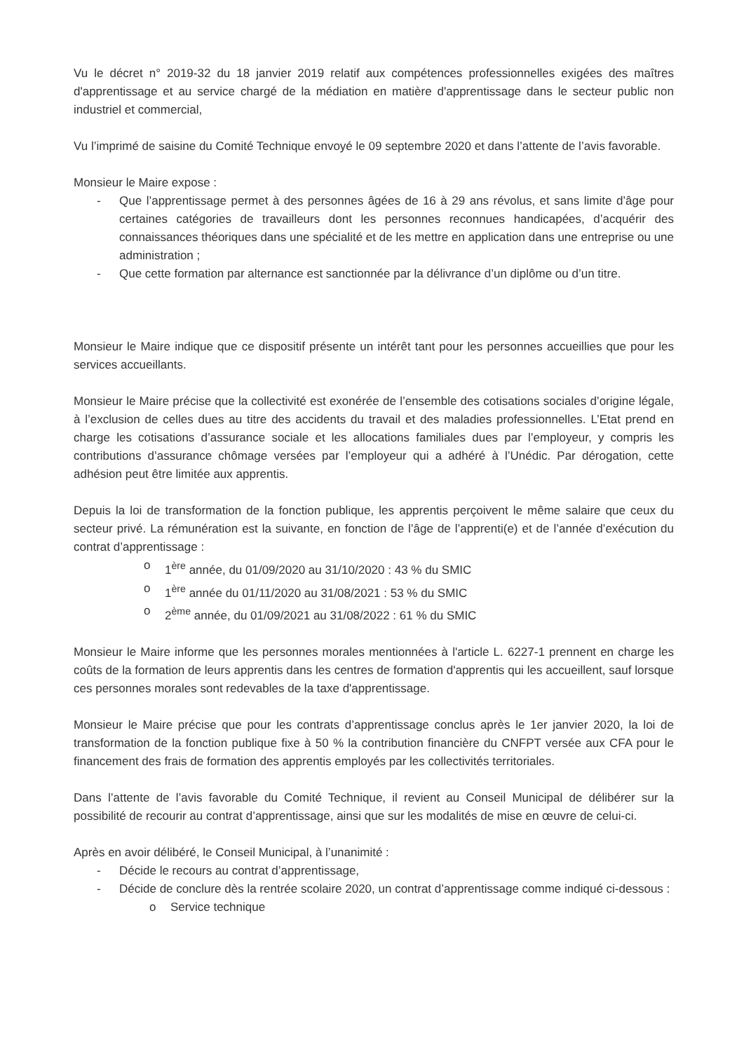Vu le décret n° 2019-32 du 18 janvier 2019 relatif aux compétences professionnelles exigées des maîtres d'apprentissage et au service chargé de la médiation en matière d'apprentissage dans le secteur public non industriel et commercial,
Vu l’imprimé de saisine du Comité Technique envoyé le 09 septembre 2020 et dans l’attente de l’avis favorable.
Monsieur le Maire expose :
- Que l’apprentissage permet à des personnes âgées de 16 à 29 ans révolus, et sans limite d’âge pour certaines catégories de travailleurs dont les personnes reconnues handicapées, d’acquérir des connaissances théoriques dans une spécialité et de les mettre en application dans une entreprise ou une administration ;
- Que cette formation par alternance est sanctionnée par la délivrance d’un diplôme ou d’un titre.
Monsieur le Maire indique que ce dispositif présente un intérêt tant pour les personnes accueillies que pour les services accueillants.
Monsieur le Maire précise que la collectivité est exonérée de l’ensemble des cotisations sociales d’origine légale, à l’exclusion de celles dues au titre des accidents du travail et des maladies professionnelles. L’Etat prend en charge les cotisations d’assurance sociale et les allocations familiales dues par l’employeur, y compris les contributions d’assurance chômage versées par l’employeur qui a adhéré à l’Unédic. Par dérogation, cette adhésion peut être limitée aux apprentis.
Depuis la loi de transformation de la fonction publique, les apprentis perçoivent le même salaire que ceux du secteur privé. La rémunération est la suivante, en fonction de l’âge de l’apprenti(e) et de l’année d’exécution du contrat d’apprentissage :
o 1<sup>ère</sup> année, du 01/09/2020 au 31/10/2020 : 43 % du SMIC
o 1<sup>ère</sup> année du 01/11/2020 au 31/08/2021 : 53 % du SMIC
o 2<sup>ème</sup> année, du 01/09/2021 au 31/08/2022 : 61 % du SMIC
Monsieur le Maire informe que les personnes morales mentionnées à l'article L. 6227-1 prennent en charge les coûts de la formation de leurs apprentis dans les centres de formation d'apprentis qui les accueillent, sauf lorsque ces personnes morales sont redevables de la taxe d'apprentissage.
Monsieur le Maire précise que pour les contrats d’apprentissage conclus après le 1er janvier 2020, la loi de transformation de la fonction publique fixe à 50 % la contribution financière du CNFPT versée aux CFA pour le financement des frais de formation des apprentis employés par les collectivités territoriales.
Dans l’attente de l’avis favorable du Comité Technique, il revient au Conseil Municipal de délibérer sur la possibilité de recourir au contrat d’apprentissage, ainsi que sur les modalités de mise en œuvre de celui-ci.
Après en avoir délibéré, le Conseil Municipal, à l’unanimité :
- Décide le recours au contrat d’apprentissage,
- Décide de conclure dès la rentrée scolaire 2020, un contrat d’apprentissage comme indiqué ci-dessous :
o Service technique